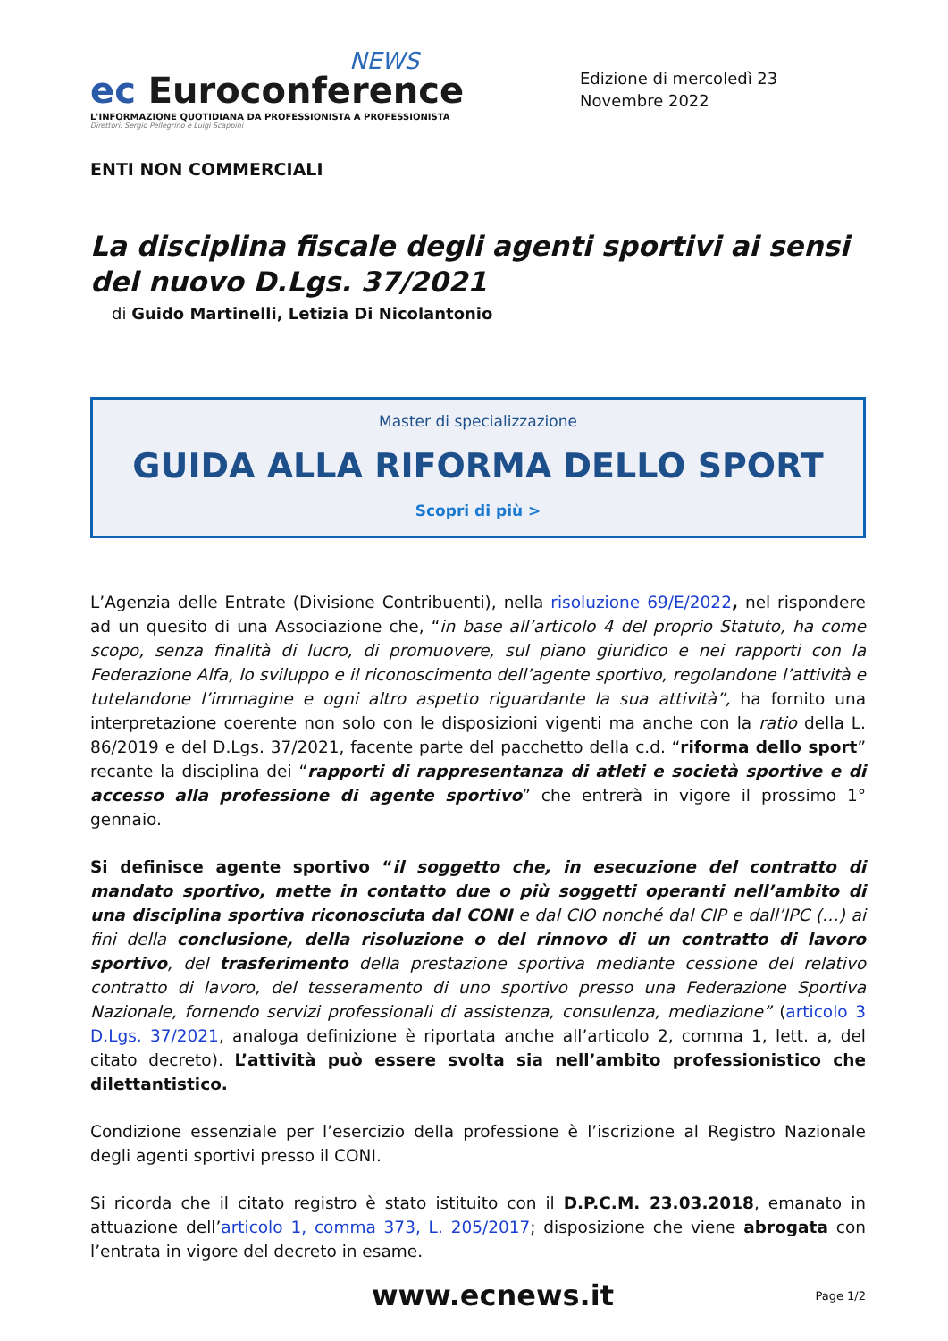NEWS
ec Euroconference
L'INFORMAZIONE QUOTIDIANA DA PROFESSIONISTA A PROFESSIONISTA
Direttori: Sergio Pellegrino e Luigi Scappini
Edizione di mercoledì 23 Novembre 2022
ENTI NON COMMERCIALI
La disciplina fiscale degli agenti sportivi ai sensi del nuovo D.Lgs. 37/2021
di Guido Martinelli, Letizia Di Nicolantonio
Master di specializzazione
GUIDA ALLA RIFORMA DELLO SPORT
Scopri di più >
L’Agenzia delle Entrate (Divisione Contribuenti), nella risoluzione 69/E/2022, nel rispondere ad un quesito di una Associazione che, “in base all’articolo 4 del proprio Statuto, ha come scopo, senza finalità di lucro, di promuovere, sul piano giuridico e nei rapporti con la Federazione Alfa, lo sviluppo e il riconoscimento dell’agente sportivo, regolandone l’attività e tutelandone l’immagine e ogni altro aspetto riguardante la sua attività”, ha fornito una interpretazione coerente non solo con le disposizioni vigenti ma anche con la ratio della L. 86/2019 e del D.Lgs. 37/2021, facente parte del pacchetto della c.d. “riforma dello sport” recante la disciplina dei “rapporti di rappresentanza di atleti e società sportive e di accesso alla professione di agente sportivo” che entrerà in vigore il prossimo 1° gennaio.
Si definisce agente sportivo “il soggetto che, in esecuzione del contratto di mandato sportivo, mette in contatto due o più soggetti operanti nell’ambito di una disciplina sportiva riconosciuta dal CONI e dal CIO nonché dal CIP e dall’IPC (…) ai fini della conclusione, della risoluzione o del rinnovo di un contratto di lavoro sportivo, del trasferimento della prestazione sportiva mediante cessione del relativo contratto di lavoro, del tesseramento di uno sportivo presso una Federazione Sportiva Nazionale, fornendo servizi professionali di assistenza, consulenza, mediazione” (articolo 3 D.Lgs. 37/2021, analoga definizione è riportata anche all’articolo 2, comma 1, lett. a, del citato decreto). L’attività può essere svolta sia nell’ambito professionistico che dilettantistico.
Condizione essenziale per l’esercizio della professione è l’iscrizione al Registro Nazionale degli agenti sportivi presso il CONI.
Si ricorda che il citato registro è stato istituito con il D.P.C.M. 23.03.2018, emanato in attuazione dell’articolo 1, comma 373, L. 205/2017; disposizione che viene abrogata con l’entrata in vigore del decreto in esame.
www.ecnews.it Page 1/2